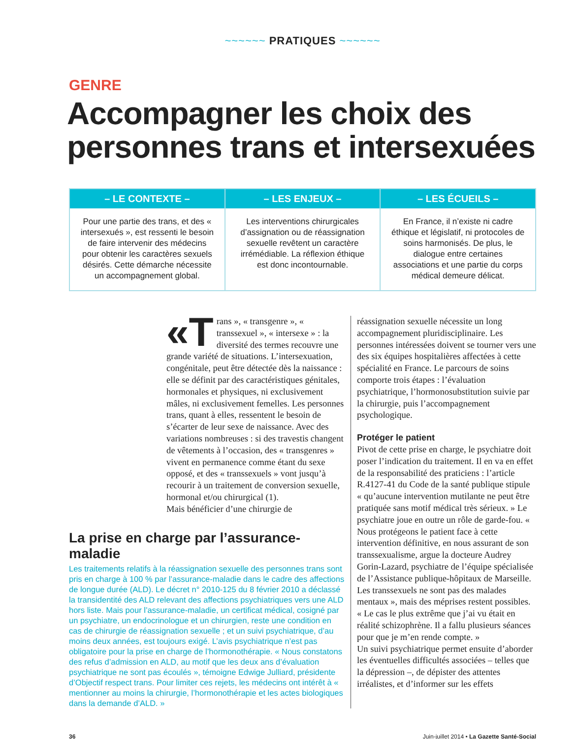~~~~~~ PRATIQUES ~~~~~~
GENRE
Accompagner les choix des personnes trans et intersexuées
– LE CONTEXTE –
Pour une partie des trans, et des « intersexués », est ressenti le besoin de faire intervenir des médecins pour obtenir les caractères sexuels désirés. Cette démarche nécessite un accompagnement global.
– LES ENJEUX –
Les interventions chirurgicales d’assignation ou de réassignation sexuelle revêtent un caractère irrémédiable. La réflexion éthique est donc incontournable.
– LES ÉCUEILS –
En France, il n’existe ni cadre éthique et législatif, ni protocoles de soins harmonisés. De plus, le dialogue entre certaines associations et une partie du corps médical demeure délicat.
«T rans », « transgenre », « transsexuel », « intersexe » : la diversité des termes recouvre une grande variété de situations. L’intersexuation, congénitale, peut être détectée dès la naissance : elle se définit par des caractéristiques génitales, hormonales et physiques, ni exclusivement mâles, ni exclusivement femelles. Les personnes trans, quant à elles, ressentent le besoin de s’écarter de leur sexe de naissance. Avec des variations nombreuses : si des travestis changent de vêtements à l’occasion, des « transgenres » vivent en permanence comme étant du sexe opposé, et des « transsexuels » vont jusqu’à recourir à un traitement de conversion sexuelle, hormonal et/ou chirurgical (1).
Mais bénéficier d’une chirurgie de
La prise en charge par l’assurance-maladie
Les traitements relatifs à la réassignation sexuelle des personnes trans sont pris en charge à 100 % par l’assurance-maladie dans le cadre des affections de longue durée (ALD). Le décret n° 2010-125 du 8 février 2010 a déclassé la transidentité des ALD relevant des affections psychiatriques vers une ALD hors liste. Mais pour l’assurance-maladie, un certificat médical, cosigné par un psychiatre, un endocrinologue et un chirurgien, reste une condition en cas de chirurgie de réassignation sexuelle ; et un suivi psychiatrique, d’au moins deux années, est toujours exigé. L’avis psychiatrique n’est pas obligatoire pour la prise en charge de l’hormonothérapie. « Nous constatons des refus d’admission en ALD, au motif que les deux ans d’évaluation psychiatrique ne sont pas écoulés », témoigne Edwige Julliard, présidente d’Objectif respect trans. Pour limiter ces rejets, les médecins ont intérêt à « mentionner au moins la chirurgie, l’hormonothérapie et les actes biologiques dans la demande d’ALD. »
réassignation sexuelle nécessite un long accompagnement pluridisciplinaire. Les personnes intéressées doivent se tourner vers une des six équipes hospitalières affectées à cette spécialité en France. Le parcours de soins comporte trois étapes : l’évaluation psychiatrique, l’hormonosubstitution suivie par la chirurgie, puis l’accompagnement psychologique.
Protéger le patient
Pivot de cette prise en charge, le psychiatre doit poser l’indication du traitement. Il en va en effet de la responsabilité des praticiens : l’article R.4127-41 du Code de la santé publique stipule « qu’aucune intervention mutilante ne peut être pratiquée sans motif médical très sérieux. » Le psychiatre joue en outre un rôle de garde-fou. « Nous protégeons le patient face à cette intervention définitive, en nous assurant de son transsexualisme, argue la docteure Audrey Gorin-Lazard, psychiatre de l’équipe spécialisée de l’Assistance publique-hôpitaux de Marseille. Les transsexuels ne sont pas des malades mentaux », mais des méprises restent possibles. « Le cas le plus extrême que j’ai vu était en réalité schizophrène. Il a fallu plusieurs séances pour que je m’en rende compte. »
Un suivi psychiatrique permet ensuite d’aborder les éventuelles difficultés associées – telles que la dépression –, de dépister des attentes irréalistes, et d’informer sur les effets
36 Juin-juillet 2014 • La Gazette Santé-Social